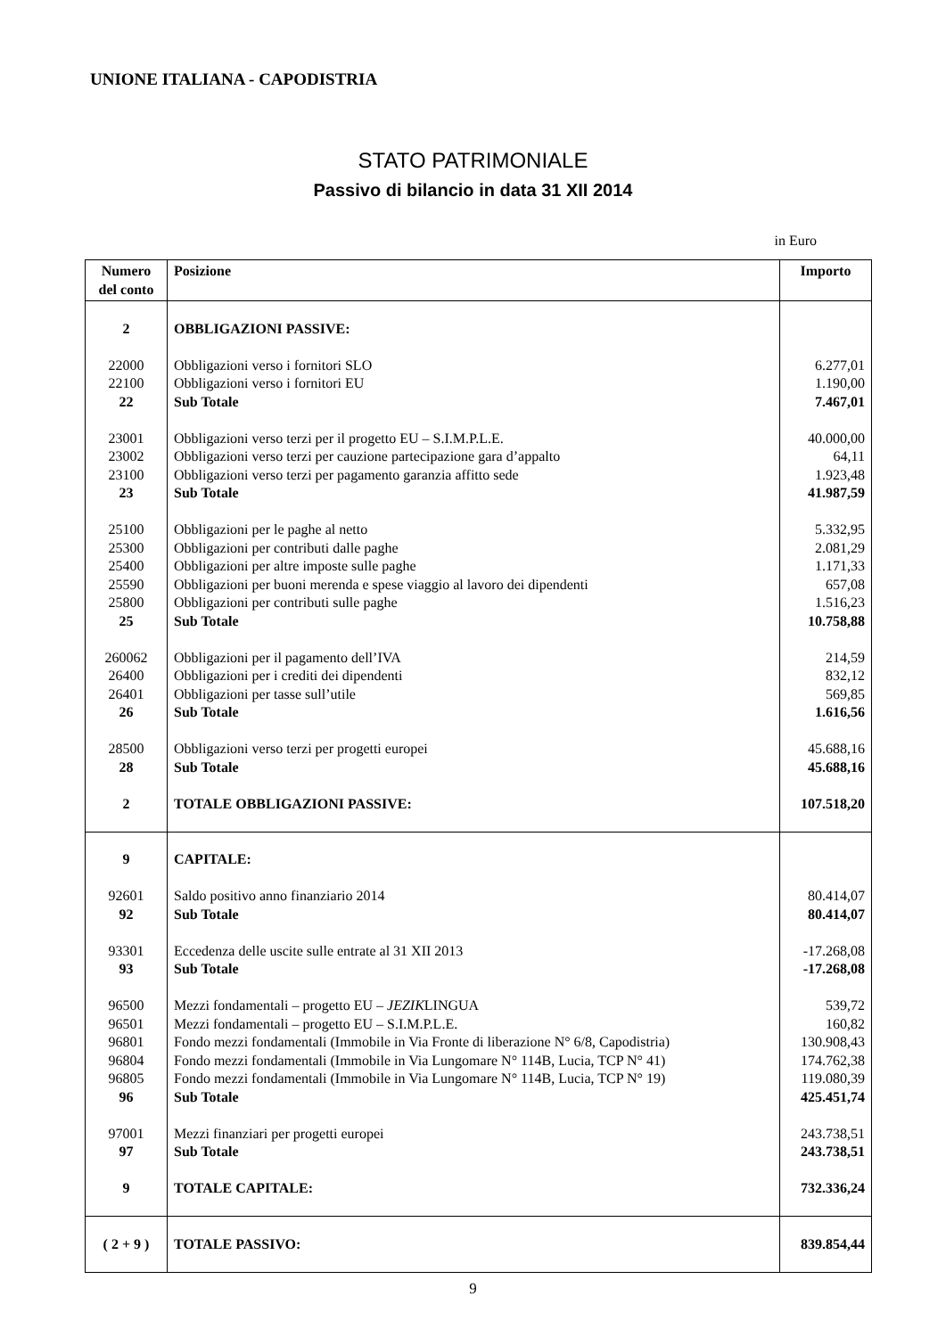UNIONE ITALIANA - CAPODISTRIA
STATO PATRIMONIALE
Passivo di bilancio in data 31 XII 2014
in Euro
| Numero del conto | Posizione | Importo |
| --- | --- | --- |
| 2 | OBBLIGAZIONI PASSIVE: | |
| 22000 | Obbligazioni verso i fornitori SLO | 6.277,01 |
| 22100 | Obbligazioni verso i fornitori EU | 1.190,00 |
| 22 | Sub Totale | 7.467,01 |
| 23001 | Obbligazioni verso terzi per il progetto EU – S.I.M.P.L.E. | 40.000,00 |
| 23002 | Obbligazioni verso terzi per cauzione partecipazione gara d’appalto | 64,11 |
| 23100 | Obbligazioni verso terzi per pagamento garanzia affitto sede | 1.923,48 |
| 23 | Sub Totale | 41.987,59 |
| 25100 | Obbligazioni per le paghe al netto | 5.332,95 |
| 25300 | Obbligazioni per contributi dalle paghe | 2.081,29 |
| 25400 | Obbligazioni per altre imposte sulle paghe | 1.171,33 |
| 25590 | Obbligazioni per buoni merenda e spese viaggio al lavoro dei dipendenti | 657,08 |
| 25800 | Obbligazioni per contributi sulle paghe | 1.516,23 |
| 25 | Sub Totale | 10.758,88 |
| 260062 | Obbligazioni per il pagamento dell’IVA | 214,59 |
| 26400 | Obbligazioni per i crediti dei dipendenti | 832,12 |
| 26401 | Obbligazioni per tasse sull’utile | 569,85 |
| 26 | Sub Totale | 1.616,56 |
| 28500 | Obbligazioni verso terzi per progetti europei | 45.688,16 |
| 28 | Sub Totale | 45.688,16 |
| 2 | TOTALE OBBLIGAZIONI PASSIVE: | 107.518,20 |
| 9 | CAPITALE: | |
| 92601 | Saldo positivo anno finanziario 2014 | 80.414,07 |
| 92 | Sub Totale | 80.414,07 |
| 93301 | Eccedenza delle uscite sulle entrate al 31 XII 2013 | -17.268,08 |
| 93 | Sub Totale | -17.268,08 |
| 96500 | Mezzi fondamentali – progetto EU – JEZIK LINGUA | 539,72 |
| 96501 | Mezzi fondamentali – progetto EU – S.I.M.P.L.E. | 160,82 |
| 96801 | Fondo mezzi fondamentali (Immobile in Via Fronte di liberazione N° 6/8, Capodistria) | 130.908,43 |
| 96804 | Fondo mezzi fondamentali (Immobile in Via Lungomare N° 114B, Lucia, TCP N° 41) | 174.762,38 |
| 96805 | Fondo mezzi fondamentali (Immobile in Via Lungomare N° 114B, Lucia, TCP N° 19) | 119.080,39 |
| 96 | Sub Totale | 425.451,74 |
| 97001 | Mezzi finanziari per progetti europei | 243.738,51 |
| 97 | Sub Totale | 243.738,51 |
| 9 | TOTALE CAPITALE: | 732.336,24 |
| ( 2 + 9 ) | TOTALE PASSIVO: | 839.854,44 |
9